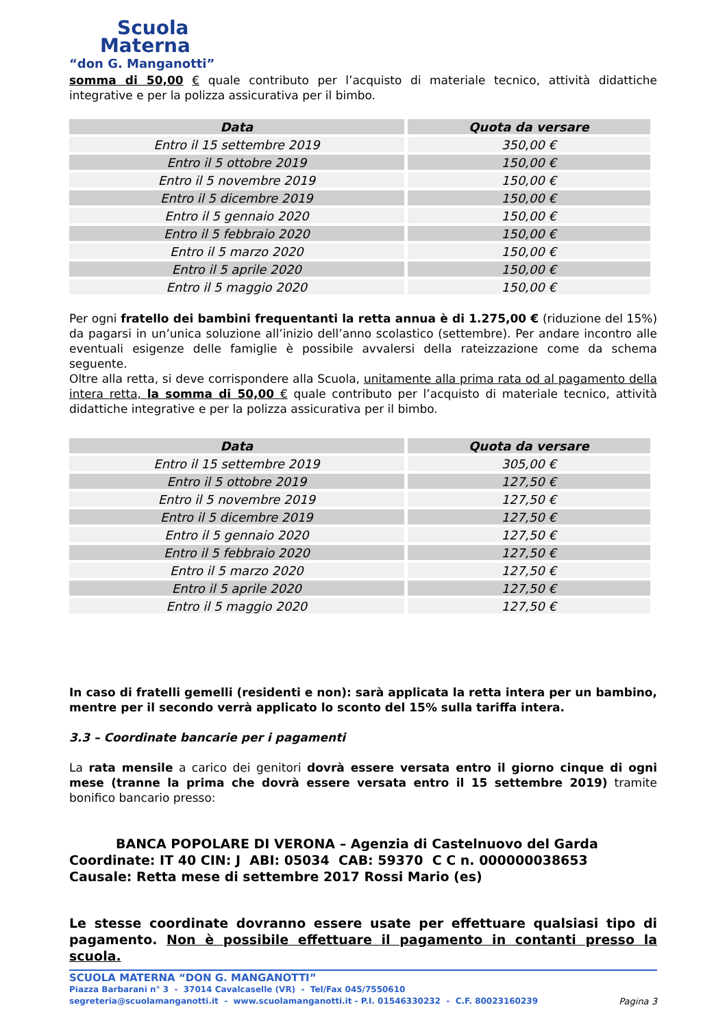Scuola
Materna
“don G. Manganotti”
somma di 50,00 € quale contributo per l’acquisto di materiale tecnico, attività didattiche integrative e per la polizza assicurativa per il bimbo.
| Data | Quota da versare |
| --- | --- |
| Entro il 15 settembre 2019 | 350,00 € |
| Entro il 5 ottobre 2019 | 150,00 € |
| Entro il 5 novembre 2019 | 150,00 € |
| Entro il 5 dicembre 2019 | 150,00 € |
| Entro il 5 gennaio 2020 | 150,00 € |
| Entro il 5 febbraio 2020 | 150,00 € |
| Entro il 5 marzo 2020 | 150,00 € |
| Entro il 5 aprile 2020 | 150,00 € |
| Entro il 5 maggio 2020 | 150,00 € |
Per ogni fratello dei bambini frequentanti la retta annua è di 1.275,00 € (riduzione del 15%) da pagarsi in un’unica soluzione all’inizio dell’anno scolastico (settembre). Per andare incontro alle eventuali esigenze delle famiglie è possibile avvalersi della rateizzazione come da schema seguente.
Oltre alla retta, si deve corrispondere alla Scuola, unitamente alla prima rata od al pagamento della intera retta, la somma di 50,00 € quale contributo per l’acquisto di materiale tecnico, attività didattiche integrative e per la polizza assicurativa per il bimbo.
| Data | Quota da versare |
| --- | --- |
| Entro il 15 settembre 2019 | 305,00 € |
| Entro il 5 ottobre 2019 | 127,50 € |
| Entro il 5 novembre 2019 | 127,50 € |
| Entro il 5 dicembre 2019 | 127,50 € |
| Entro il 5 gennaio 2020 | 127,50 € |
| Entro il 5 febbraio 2020 | 127,50 € |
| Entro il 5 marzo 2020 | 127,50 € |
| Entro il 5 aprile 2020 | 127,50 € |
| Entro il 5 maggio 2020 | 127,50 € |
In caso di fratelli gemelli (residenti e non): sarà applicata la retta intera per un bambino, mentre per il secondo verrà applicato lo sconto del 15% sulla tariffa intera.
3.3 – Coordinate bancarie per i pagamenti
La rata mensile a carico dei genitori dovrà essere versata entro il giorno cinque di ogni mese (tranne la prima che dovrà essere versata entro il 15 settembre 2019) tramite bonifico bancario presso:
BANCA POPOLARE DI VERONA – Agenzia di Castelnuovo del Garda
Coordinate: IT 40 CIN: J ABI: 05034 CAB: 59370 C C n. 000000038653
Causale: Retta mese di settembre 2017 Rossi Mario (es)
Le stesse coordinate dovranno essere usate per effettuare qualsiasi tipo di pagamento. Non è possibile effettuare il pagamento in contanti presso la scuola.
SCUOLA MATERNA “DON G. MANGANOTTI”
Piazza Barbarani n° 3 - 37014 Cavalcaselle (VR) - Tel/Fax 045/7550610
segreteria@scuolamanganotti.it - www.scuolamanganotti.it - P.I. 01546330232 - C.F. 80023160239 Pagina 3